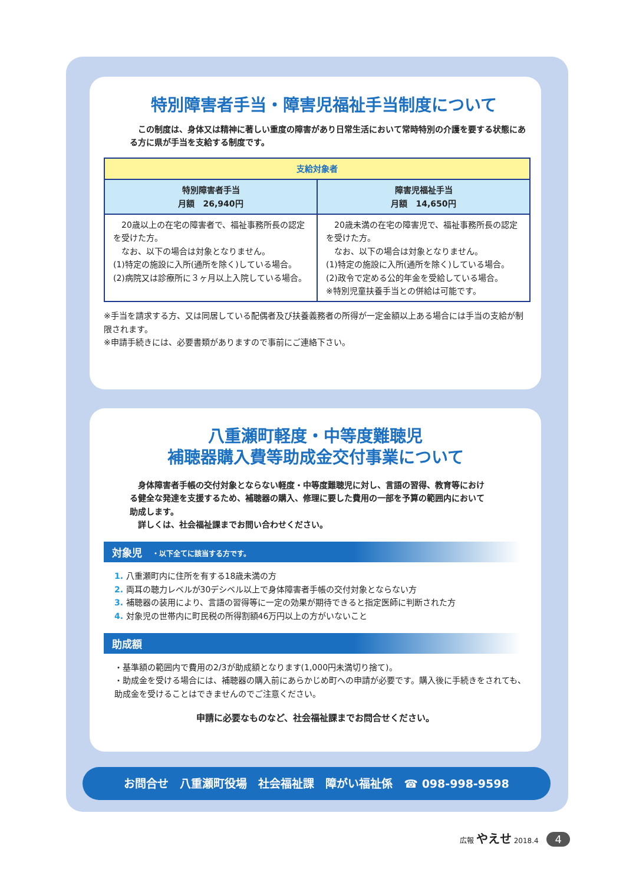特別障害者手当・障害児福祉手当制度について
　この制度は、身体又は精神に著しい重度の障害があり日常生活において常時特別の介護を要する状態にある方に県が手当を支給する制度です。
| 支給対象者 | |
| --- | --- |
| 特別障害者手当 月額 26,940円 | 障害児福祉手当 月額 14,650円 |
| 20歳以上の在宅の障害者で、福祉事務所長の認定を受けた方。 なお、以下の場合は対象となりません。 (1)特定の施設に入所(通所を除く)している場合。 (2)病院又は診療所に３ヶ月以上入院している場合。 | 20歳未満の在宅の障害児で、福祉事務所長の認定を受けた方。 なお、以下の場合は対象となりません。 (1)特定の施設に入所(通所を除く)している場合。 (2)政令で定める公的年金を受給している場合。 ※特別児童扶養手当との併給は可能です。 |
※手当を請求する方、又は同居している配偶者及び扶養義務者の所得が一定金額以上ある場合には手当の支給が制限されます。
※申請手続きには、必要書類がありますので事前にご連絡下さい。
八重瀬町軽度・中等度難聴児
補聴器購入費等助成金交付事業について
　身体障害者手帳の交付対象とならない軽度・中等度難聴児に対し、言語の習得、教育等における健全な発達を支援するため、補聴器の購入、修理に要した費用の一部を予算の範囲内において助成します。
　詳しくは、社会福祉課までお問い合わせください。
対象児　・以下全てに該当する方です。
1. 八重瀬町内に住所を有する18歳未満の方
2. 両耳の聴力レベルが30デシベル以上で身体障害者手帳の交付対象とならない方
3. 補聴器の装用により、言語の習得等に一定の効果が期待できると指定医師に判断された方
4. 対象児の世帯内に町民税の所得割額46万円以上の方がいないこと
助成額
・基準額の範囲内で費用の2/3が助成額となります(1,000円未満切り捨て)。
・助成金を受ける場合には、補聴器の購入前にあらかじめ町への申請が必要です。購入後に手続きをされても、助成金を受けることはできませんのでご注意ください。
申請に必要なものなど、社会福祉課までお問合せください。
お問合せ　八重瀬町役場　社会福祉課　障がい福祉係　☎ 098-998-9598
広報 やえせ 2018.4 4